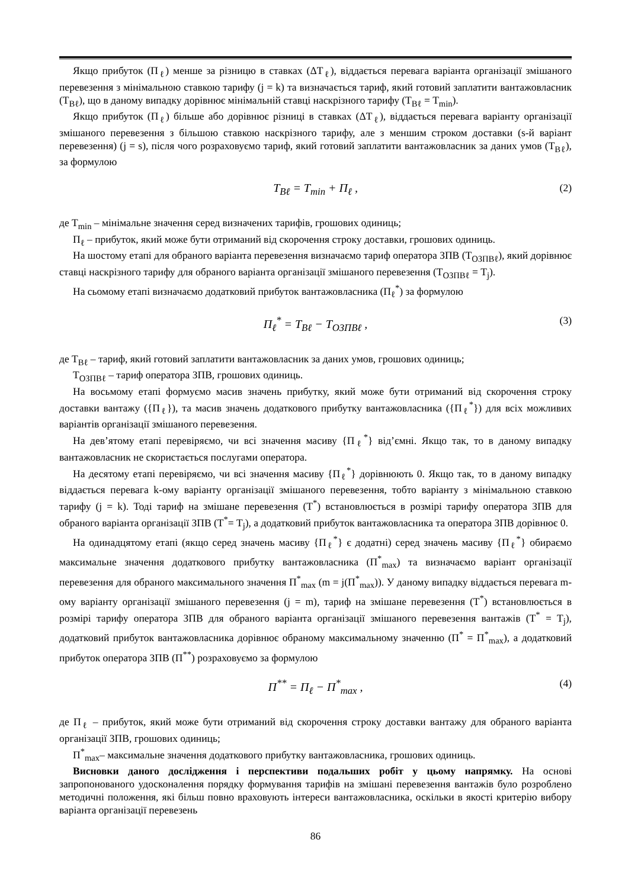Якщо прибуток (П<sub>ℓ</sub>) менше за різницю в ставках (ΔТ<sub>ℓ</sub>), віддається перевага варіанта організації змішаного перевезення з мінімальною ставкою тарифу (j = k) та визначається тариф, який готовий заплатити вантажовласник (Т<sub>Вℓ</sub>), що в даному випадку дорівнює мінімальній ставці наскрізного тарифу (Т<sub>Вℓ</sub> = Т<sub>min</sub>).
Якщо прибуток (П<sub>ℓ</sub>) більше або дорівнює різниці в ставках (ΔТ<sub>ℓ</sub>), віддається перевага варіанту організації змішаного перевезення з більшою ставкою наскрізного тарифу, але з меншим строком доставки (s-й варіант перевезення) (j = s), після чого розраховуємо тариф, який готовий заплатити вантажовласник за даних умов (Т<sub>Вℓ</sub>), за формулою
T<sub>Bℓ</sub> = T<sub>min</sub> + П<sub>ℓ</sub> , (2)
де Т<sub>min</sub> – мінімальне значення серед визначених тарифів, грошових одиниць;
П<sub>ℓ</sub> – прибуток, який може бути отриманий від скорочення строку доставки, грошових одиниць.
На шостому етапі для обраного варіанта перевезення визначаємо тариф оператора ЗПВ (Т<sub>ОЗПВℓ</sub>), який дорівнює ставці наскрізного тарифу для обраного варіанта організації змішаного перевезення (Т<sub>ОЗПВℓ</sub> = Т<sub>j</sub>).
На сьомому етапі визначаємо додатковий прибуток вантажовласника (П<sub>ℓ</sub><sup>*</sup>) за формулою
П<sub>ℓ</sub><sup>*</sup> = T<sub>Bℓ</sub> − T<sub>ОЗПВℓ</sub> , (3)
де Т<sub>Вℓ</sub> – тариф, який готовий заплатити вантажовласник за даних умов, грошових одиниць;
Т<sub>ОЗПВℓ</sub> – тариф оператора ЗПВ, грошових одиниць.
На восьмому етапі формуємо масив значень прибутку, який може бути отриманий від скорочення строку доставки вантажу ({П<sub>ℓ</sub>}), та масив значень додаткового прибутку вантажовласника ({П<sub>ℓ</sub><sup>*</sup>}) для всіх можливих варіантів організації змішаного перевезення.
На дев’ятому етапі перевіряємо, чи всі значення масиву {П<sub>ℓ</sub><sup>*</sup>} від’ємні. Якщо так, то в даному випадку вантажовласник не скористається послугами оператора.
На десятому етапі перевіряємо, чи всі значення масиву {П<sub>ℓ</sub><sup>*</sup>} дорівнюють 0. Якщо так, то в даному випадку віддається перевага k-ому варіанту організації змішаного перевезення, тобто варіанту з мінімальною ставкою тарифу (j = k). Тоді тариф на змішане перевезення (Т<sup>*</sup>) встановлюється в розмірі тарифу оператора ЗПВ для обраного варіанта організації ЗПВ (Т<sup>*</sup>= Т<sub>j</sub>), а додатковий прибуток вантажовласника та оператора ЗПВ дорівнює 0.
На одинадцятому етапі (якщо серед значень масиву {П<sub>ℓ</sub><sup>*</sup>} є додатні) серед значень масиву {П<sub>ℓ</sub><sup>*</sup>} обираємо максимальне значення додаткового прибутку вантажовласника (П<sup>*</sup><sub>max</sub>) та визначаємо варіант організації перевезення для обраного максимального значення П<sup>*</sup><sub>max</sub> (m = j(П<sup>*</sup><sub>max</sub>)). У даному випадку віддається перевага m-ому варіанту організації змішаного перевезення (j = m), тариф на змішане перевезення (Т<sup>*</sup>) встановлюється в розмірі тарифу оператора ЗПВ для обраного варіанта організації змішаного перевезення вантажів (Т<sup>*</sup> = Т<sub>j</sub>), додатковий прибуток вантажовласника дорівнює обраному максимальному значенню (П<sup>*</sup> = П<sup>*</sup><sub>max</sub>), а додатковий прибуток оператора ЗПВ (П<sup>**</sup>) розраховуємо за формулою
П<sup>**</sup> = П<sub>ℓ</sub> − П<sup>*</sup><sub>max</sub> , (4)
де П<sub>ℓ</sub> – прибуток, який може бути отриманий від скорочення строку доставки вантажу для обраного варіанта організації ЗПВ, грошових одиниць;
П<sup>*</sup><sub>max</sub>– максимальне значення додаткового прибутку вантажовласника, грошових одиниць.
Висновки даного дослідження і перспективи подальших робіт у цьому напрямку. На основі запропонованого удосконалення порядку формування тарифів на змішані перевезення вантажів було розроблено методичні положення, які більш повно враховують інтереси вантажовласника, оскільки в якості критерію вибору варіанта організації перевезень
86